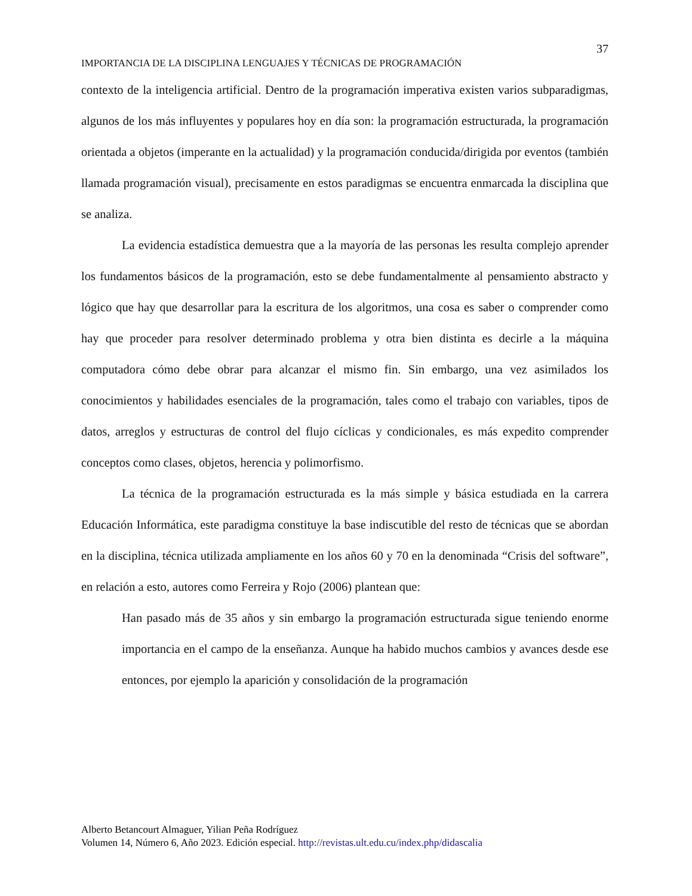37
IMPORTANCIA DE LA DISCIPLINA LENGUAJES Y TÉCNICAS DE PROGRAMACIÓN
contexto de la inteligencia artificial. Dentro de la programación imperativa existen varios subparadigmas, algunos de los más influyentes y populares hoy en día son: la programación estructurada, la programación orientada a objetos (imperante en la actualidad) y la programación conducida/dirigida por eventos (también llamada programación visual), precisamente en estos paradigmas se encuentra enmarcada la disciplina que se analiza.
La evidencia estadística demuestra que a la mayoría de las personas les resulta complejo aprender los fundamentos básicos de la programación, esto se debe fundamentalmente al pensamiento abstracto y lógico que hay que desarrollar para la escritura de los algoritmos, una cosa es saber o comprender como hay que proceder para resolver determinado problema y otra bien distinta es decirle a la máquina computadora cómo debe obrar para alcanzar el mismo fin. Sin embargo, una vez asimilados los conocimientos y habilidades esenciales de la programación, tales como el trabajo con variables, tipos de datos, arreglos y estructuras de control del flujo cíclicas y condicionales, es más expedito comprender conceptos como clases, objetos, herencia y polimorfismo.
La técnica de la programación estructurada es la más simple y básica estudiada en la carrera Educación Informática, este paradigma constituye la base indiscutible del resto de técnicas que se abordan en la disciplina, técnica utilizada ampliamente en los años 60 y 70 en la denominada “Crisis del software”, en relación a esto, autores como Ferreira y Rojo (2006) plantean que:
Han pasado más de 35 años y sin embargo la programación estructurada sigue teniendo enorme importancia en el campo de la enseñanza. Aunque ha habido muchos cambios y avances desde ese entonces, por ejemplo la aparición y consolidación de la programación
Alberto Betancourt Almaguer, Yilian Peña Rodríguez
Volumen 14, Número 6, Año 2023. Edición especial. http://revistas.ult.edu.cu/index.php/didascalia